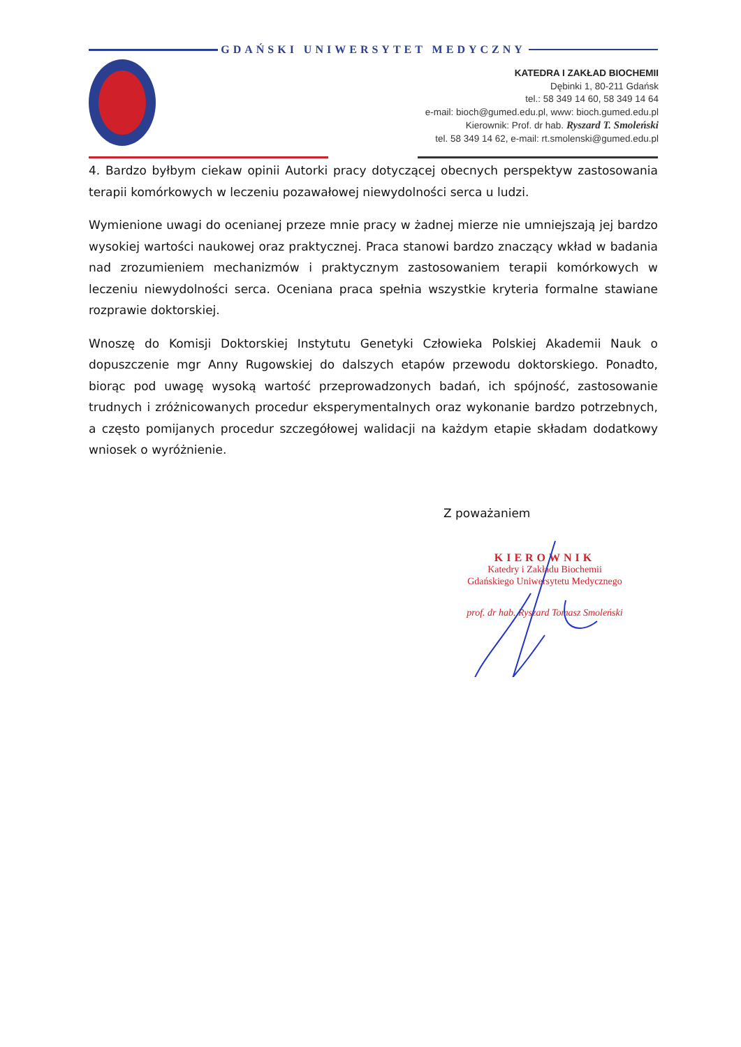GDAŃSKI UNIWERSYTET MEDYCZNY
KATEDRA I ZAKŁAD BIOCHEMII
Dębinki 1, 80-211 Gdańsk
tel.: 58 349 14 60, 58 349 14 64
e-mail: bioch@gumed.edu.pl, www: bioch.gumed.edu.pl
Kierownik: Prof. dr hab. Ryszard T. Smoleński
tel. 58 349 14 62, e-mail: rt.smolenski@gumed.edu.pl
4. Bardzo byłbym ciekaw opinii Autorki pracy dotyczącej obecnych perspektyw zastosowania terapii komórkowych w leczeniu pozawałowej niewydolności serca u ludzi.
Wymienione uwagi do ocenianej przeze mnie pracy w żadnej mierze nie umniejszają jej bardzo wysokiej wartości naukowej oraz praktycznej. Praca stanowi bardzo znaczący wkład w badania nad zrozumieniem mechanizmów i praktycznym zastosowaniem terapii komórkowych w leczeniu niewydolności serca. Oceniana praca spełnia wszystkie kryteria formalne stawiane rozprawie doktorskiej.
Wnoszę do Komisji Doktorskiej Instytutu Genetyki Człowieka Polskiej Akademii Nauk o dopuszczenie mgr Anny Rugowskiej do dalszych etapów przewodu doktorskiego. Ponadto, biorąc pod uwagę wysoką wartość przeprowadzonych badań, ich spójność, zastosowanie trudnych i zróżnicowanych procedur eksperymentalnych oraz wykonanie bardzo potrzebnych, a często pomijanych procedur szczegółowej walidacji na każdym etapie składam dodatkowy wniosek o wyróżnienie.
Z poważaniem
KIEROWNIK
Katedry i Zakładu Biochemii
Gdańskiego Uniwersytetu Medycznego
prof. dr hab. Ryszard Tomasz Smoleński